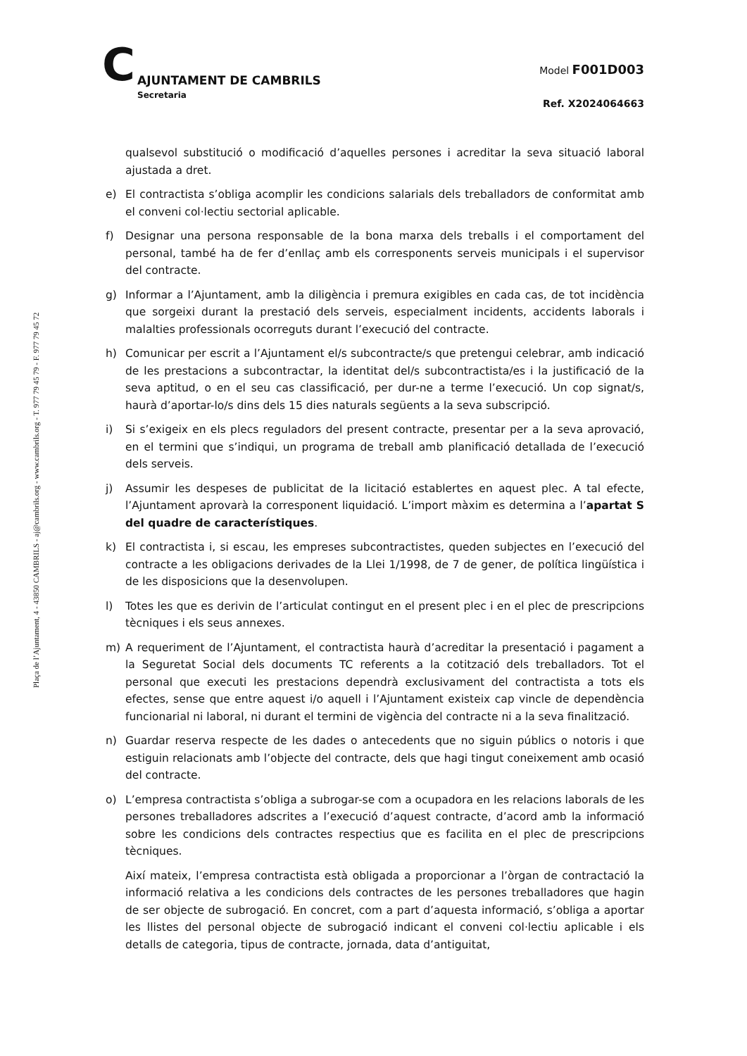C
AJUNTAMENT DE CAMBRILS
Secretaria
Model F001D003
Ref. X2024064663
Plaça de l’Ajuntament, 4 - 43850 CAMBRILS - aj@cambrils.org - www.cambrils.org - T. 977 79 45 79 - F. 977 79 45 72
qualsevol substitució o modificació d’aquelles persones i acreditar la seva situació laboral ajustada a dret.
e) El contractista s’obliga acomplir les condicions salarials dels treballadors de conformitat amb el conveni col·lectiu sectorial aplicable.
f) Designar una persona responsable de la bona marxa dels treballs i el comportament del personal, també ha de fer d’enllaç amb els corresponents serveis municipals i el supervisor del contracte.
g) Informar a l’Ajuntament, amb la diligència i premura exigibles en cada cas, de tot incidència que sorgeixi durant la prestació dels serveis, especialment incidents, accidents laborals i malalties professionals ocorreguts durant l’execució del contracte.
h) Comunicar per escrit a l’Ajuntament el/s subcontracte/s que pretengui celebrar, amb indicació de les prestacions a subcontractar, la identitat del/s subcontractista/es i la justificació de la seva aptitud, o en el seu cas classificació, per dur-ne a terme l’execució. Un cop signat/s, haurà d’aportar-lo/s dins dels 15 dies naturals següents a la seva subscripció.
i) Si s’exigeix en els plecs reguladors del present contracte, presentar per a la seva aprovació, en el termini que s’indiqui, un programa de treball amb planificació detallada de l’execució dels serveis.
j) Assumir les despeses de publicitat de la licitació establertes en aquest plec. A tal efecte, l’Ajuntament aprovarà la corresponent liquidació. L’import màxim es determina a l’apartat S del quadre de característiques.
k) El contractista i, si escau, les empreses subcontractistes, queden subjectes en l’execució del contracte a les obligacions derivades de la Llei 1/1998, de 7 de gener, de política lingüística i de les disposicions que la desenvolupen.
l) Totes les que es derivin de l’articulat contingut en el present plec i en el plec de prescripcions tècniques i els seus annexes.
m) A requeriment de l’Ajuntament, el contractista haurà d’acreditar la presentació i pagament a la Seguretat Social dels documents TC referents a la cotització dels treballadors. Tot el personal que executi les prestacions dependrà exclusivament del contractista a tots els efectes, sense que entre aquest i/o aquell i l’Ajuntament existeix cap vincle de dependència funcionarial ni laboral, ni durant el termini de vigència del contracte ni a la seva finalització.
n) Guardar reserva respecte de les dades o antecedents que no siguin públics o notoris i que estiguin relacionats amb l’objecte del contracte, dels que hagi tingut coneixement amb ocasió del contracte.
o) L’empresa contractista s’obliga a subrogar-se com a ocupadora en les relacions laborals de les persones treballadores adscrites a l’execució d’aquest contracte, d’acord amb la informació sobre les condicions dels contractes respectius que es facilita en el plec de prescripcions tècniques.
Així mateix, l’empresa contractista està obligada a proporcionar a l’òrgan de contractació la informació relativa a les condicions dels contractes de les persones treballadores que hagin de ser objecte de subrogació. En concret, com a part d’aquesta informació, s’obliga a aportar les llistes del personal objecte de subrogació indicant el conveni col·lectiu aplicable i els detalls de categoria, tipus de contracte, jornada, data d’antiguitat,